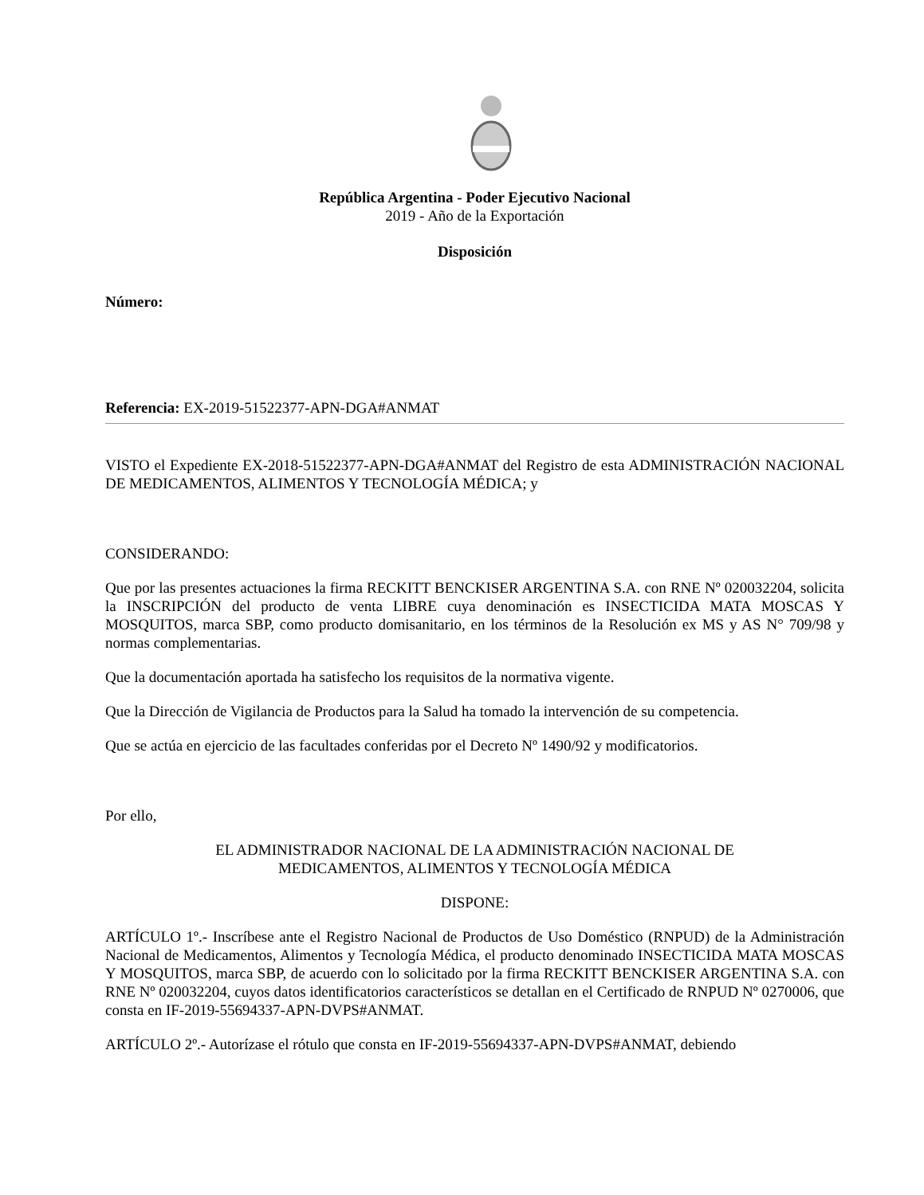República Argentina - Poder Ejecutivo Nacional
2019 - Año de la Exportación
Disposición
Número:
Referencia: EX-2019-51522377-APN-DGA#ANMAT
VISTO el Expediente EX-2018-51522377-APN-DGA#ANMAT del Registro de esta ADMINISTRACIÓN NACIONAL DE MEDICAMENTOS, ALIMENTOS Y TECNOLOGÍA MÉDICA; y
CONSIDERANDO:
Que por las presentes actuaciones la firma RECKITT BENCKISER ARGENTINA S.A. con RNE Nº 020032204, solicita la INSCRIPCIÓN del producto de venta LIBRE cuya denominación es INSECTICIDA MATA MOSCAS Y MOSQUITOS, marca SBP, como producto domisanitario, en los términos de la Resolución ex MS y AS N° 709/98 y normas complementarias.
Que la documentación aportada ha satisfecho los requisitos de la normativa vigente.
Que la Dirección de Vigilancia de Productos para la Salud ha tomado la intervención de su competencia.
Que se actúa en ejercicio de las facultades conferidas por el Decreto Nº 1490/92 y modificatorios.
Por ello,
EL ADMINISTRADOR NACIONAL DE LA ADMINISTRACIÓN NACIONAL DE
MEDICAMENTOS, ALIMENTOS Y TECNOLOGÍA MÉDICA
DISPONE:
ARTÍCULO 1º.- Inscríbese ante el Registro Nacional de Productos de Uso Doméstico (RNPUD) de la Administración Nacional de Medicamentos, Alimentos y Tecnología Médica, el producto denominado INSECTICIDA MATA MOSCAS Y MOSQUITOS, marca SBP, de acuerdo con lo solicitado por la firma RECKITT BENCKISER ARGENTINA S.A. con RNE Nº 020032204, cuyos datos identificatorios característicos se detallan en el Certificado de RNPUD Nº 0270006, que consta en IF-2019-55694337-APN-DVPS#ANMAT.
ARTÍCULO 2º.- Autorízase el rótulo que consta en IF-2019-55694337-APN-DVPS#ANMAT, debiendo